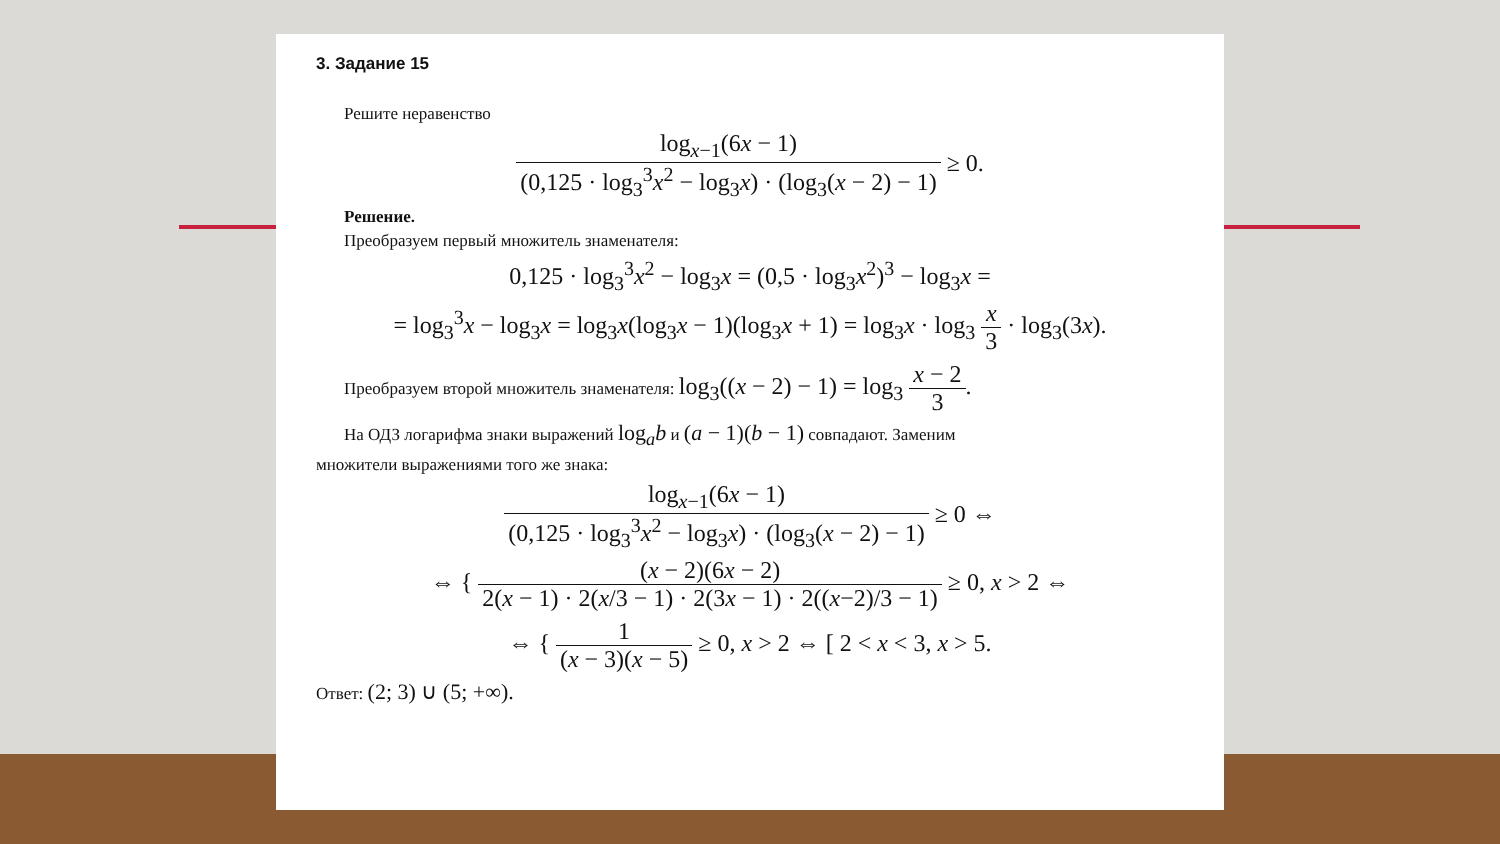3. Задание 15
Решите неравенство
log<sub>x−1</sub>(6x − 1) (0,125 · log<sub>3</sub><sup>3</sup>x<sup>2</sup> − log<sub>3</sub>x) · (log<sub>3</sub>(x − 2) − 1) ≥ 0.
Решение.
Преобразуем первый множитель знаменателя:
0,125 · log<sub>3</sub><sup>3</sup>x<sup>2</sup> − log<sub>3</sub>x = (0,5 · log<sub>3</sub>x<sup>2</sup>)<sup>3</sup> − log<sub>3</sub>x =
= log<sub>3</sub><sup>3</sup>x − log<sub>3</sub>x = log<sub>3</sub>x(log<sub>3</sub>x − 1)(log<sub>3</sub>x + 1) = log<sub>3</sub>x · log<sub>3</sub> x 3 · log<sub>3</sub>(3x).
Преобразуем второй множитель знаменателя: log<sub>3</sub>((x − 2) − 1) = log<sub>3</sub> x − 2 3.
На ОДЗ логарифма знаки выражений log<sub>a</sub>b и (a − 1)(b − 1) совпадают. Заменим
множители выражениями того же знака:
log<sub>x−1</sub>(6x − 1) (0,125 · log<sub>3</sub><sup>3</sup>x<sup>2</sup> − log<sub>3</sub>x) · (log<sub>3</sub>(x − 2) − 1) ≥ 0 ⇔
⇔ { (x − 2)(6x − 2) 2(x − 1) · 2(x/3 − 1) · 2(3x − 1) · 2((x−2)/3 − 1) ≥ 0, x > 2 ⇔
⇔ { 1 (x − 3)(x − 5) ≥ 0, x > 2 ⇔ [ 2 < x < 3, x > 5.
Ответ: (2; 3) ∪ (5; +∞).